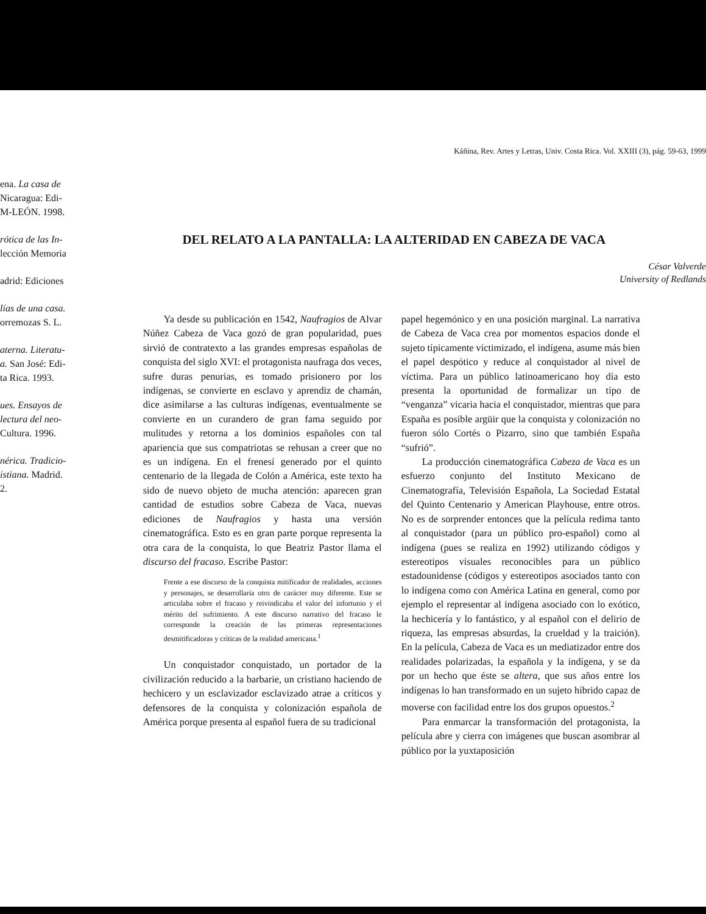ena. La casa de
Nicaragua: Edi-
M-LEÓN. 1998.
rótica de las In-
lección Memoria
adrid: Ediciones
lías de una casa.
orremozas S. L.
aterna. Literatu-
a. San José: Edi-
ta Rica. 1993.
ues. Ensayos de
lectura del neo-
Cultura. 1996.
nérica. Tradicio-
istiana. Madrid.
2.
Káñina, Rev. Artes y Letras, Univ. Costa Rica. Vol. XXIII (3), pág. 59-63, 1999
DEL RELATO A LA PANTALLA: LA ALTERIDAD EN CABEZA DE VACA
César Valverde
University of Redlands
Ya desde su publicación en 1542, Naufragios de Alvar Núñez Cabeza de Vaca gozó de gran popularidad, pues sirvió de contratexto a las grandes empresas españolas de conquista del siglo XVI: el protagonista naufraga dos veces, sufre duras penurias, es tomado prisionero por los indígenas, se convierte en esclavo y aprendiz de chamán, dice asimilarse a las culturas indígenas, eventualmente se convierte en un curandero de gran fama seguido por mulitudes y retorna a los dominios españoles con tal apariencia que sus compatriotas se rehusan a creer que no es un indígena. En el frenesí generado por el quinto centenario de la llegada de Colón a América, este texto ha sido de nuevo objeto de mucha atención: aparecen gran cantidad de estudios sobre Cabeza de Vaca, nuevas ediciones de Naufragios y hasta una versión cinematográfica. Esto es en gran parte porque representa la otra cara de la conquista, lo que Beatriz Pastor llama el discurso del fracaso. Escribe Pastor:
Frente a ese discurso de la conquista mitificador de realidades, acciones y personajes, se desarrollaría otro de carácter muy diferente. Este se articulaba sobre el fracaso y reivindicaba el valor del infortunio y el mérito del sufrimiento. A este discurso narrativo del fracaso le corresponde la creación de las primeras representaciones desmitificadoras y críticas de la realidad americana.<sup>1</sup>
Un conquistador conquistado, un portador de la civilización reducido a la barbarie, un cristiano haciendo de hechicero y un esclavizador esclavizado atrae a críticos y defensores de la conquista y colonización española de América porque presenta al español fuera de su tradicional
papel hegemónico y en una posición marginal. La narrativa de Cabeza de Vaca crea por momentos espacios donde el sujeto típicamente victimizado, el indígena, asume más bien el papel despótico y reduce al conquistador al nivel de víctima. Para un público latinoamericano hoy día esto presenta la oportunidad de formalizar un tipo de “venganza” vicaria hacia el conquistador, mientras que para España es posible argüir que la conquista y colonización no fueron sólo Cortés o Pizarro, sino que también España “sufrió”.
La producción cinematográfica Cabeza de Vaca es un esfuerzo conjunto del Instituto Mexicano de Cinematografía, Televisión Española, La Sociedad Estatal del Quinto Centenario y American Playhouse, entre otros. No es de sorprender entonces que la película redima tanto al conquistador (para un público pro-español) como al indígena (pues se realiza en 1992) utilizando códigos y estereotipos visuales reconocibles para un público estadounidense (códigos y estereotipos asociados tanto con lo indígena como con América Latina en general, como por ejemplo el representar al indígena asociado con lo exótico, la hechicería y lo fantástico, y al español con el delirio de riqueza, las empresas absurdas, la crueldad y la traición). En la película, Cabeza de Vaca es un mediatizador entre dos realidades polarizadas, la española y la indígena, y se da por un hecho que éste se altera, que sus años entre los indígenas lo han transformado en un sujeto híbrido capaz de moverse con facilidad entre los dos grupos opuestos.<sup>2</sup>
Para enmarcar la transformación del protagonista, la película abre y cierra con imágenes que buscan asombrar al público por la yuxtaposición